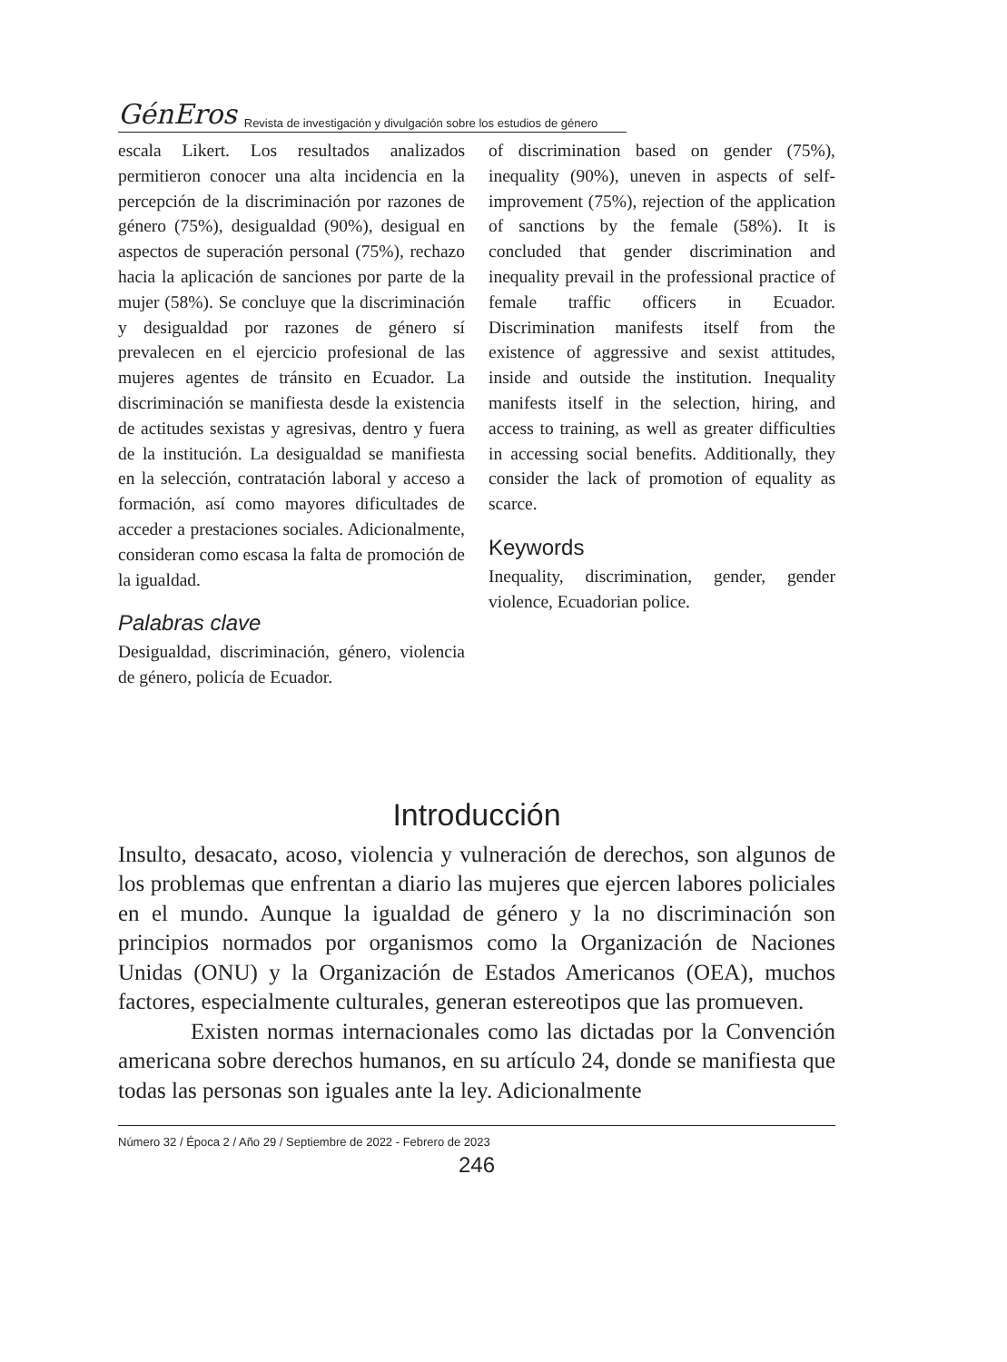GénEros Revista de investigación y divulgación sobre los estudios de género
escala Likert. Los resultados analizados permitieron conocer una alta incidencia en la percepción de la discriminación por razones de género (75%), desigualdad (90%), desigual en aspectos de superación personal (75%), rechazo hacia la aplicación de sanciones por parte de la mujer (58%). Se concluye que la discriminación y desigualdad por razones de género sí prevalecen en el ejercicio profesional de las mujeres agentes de tránsito en Ecuador. La discriminación se manifiesta desde la existencia de actitudes sexistas y agresivas, dentro y fuera de la institución. La desigualdad se manifiesta en la selección, contratación laboral y acceso a formación, así como mayores dificultades de acceder a prestaciones sociales. Adicionalmente, consideran como escasa la falta de promoción de la igualdad.
Palabras clave
Desigualdad, discriminación, género, violencia de género, policía de Ecuador.
of discrimination based on gender (75%), inequality (90%), uneven in aspects of self-improvement (75%), rejection of the application of sanctions by the female (58%). It is concluded that gender discrimination and inequality prevail in the professional practice of female traffic officers in Ecuador. Discrimination manifests itself from the existence of aggressive and sexist attitudes, inside and outside the institution. Inequality manifests itself in the selection, hiring, and access to training, as well as greater difficulties in accessing social benefits. Additionally, they consider the lack of promotion of equality as scarce.
Keywords
Inequality, discrimination, gender, gender violence, Ecuadorian police.
Introducción
Insulto, desacato, acoso, violencia y vulneración de derechos, son algunos de los problemas que enfrentan a diario las mujeres que ejercen labores policiales en el mundo. Aunque la igualdad de género y la no discriminación son principios normados por organismos como la Organización de Naciones Unidas (ONU) y la Organización de Estados Americanos (OEA), muchos factores, especialmente culturales, generan estereotipos que las promueven.
Existen normas internacionales como las dictadas por la Convención americana sobre derechos humanos, en su artículo 24, donde se manifiesta que todas las personas son iguales ante la ley. Adicionalmente
Número 32 / Época 2 / Año 29 / Septiembre de 2022 - Febrero de 2023
246